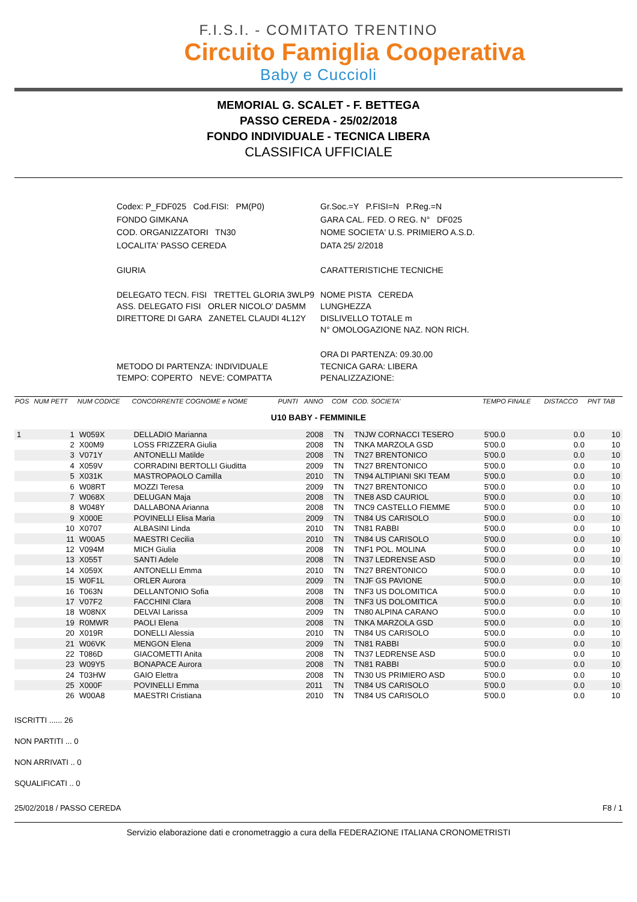F.I.S.I. - COMITATO TRENTINO
Circuito Famiglia Cooperativa
Baby e Cuccioli
MEMORIAL G. SCALET - F. BETTEGA
PASSO CEREDA - 25/02/2018
FONDO INDIVIDUALE - TECNICA LIBERA
CLASSIFICA UFFICIALE
| Codex: P_FDF025 Cod.FISI: PM(P0) | Gr.Soc.=Y P.FISI=N P.Reg.=N |
| FONDO GIMKANA | GARA CAL. FED. O REG. N° DF025 |
| COD. ORGANIZZATORI TN30 | NOME SOCIETA' U.S. PRIMIERO A.S.D. |
| LOCALITA' PASSO CEREDA | DATA 25/ 2/2018 |
| GIURIA | CARATTERISTICHE TECNICHE |
| DELEGATO TECN. FISI TRETTEL GLORIA 3WLP9 ASS. DELEGATO FISI ORLER NICOLO' DA5MM DIRETTORE DI GARA ZANETEL CLAUDI 4L12Y | NOME PISTA CEREDA LUNGHEZZA DISLIVELLO TOTALE m N° OMOLOGAZIONE NAZ. NON RICH. |
| METODO DI PARTENZA: INDIVIDUALE TEMPO: COPERTO NEVE: COMPATTA | ORA DI PARTENZA: 09.30.00 TECNICA GARA: LIBERA PENALIZZAZIONE: |
| POS | NUM PETT | NUM CODICE | CONCORRENTE COGNOME e NOME | PUNTI | ANNO | COM | COD. SOCIETA' | TEMPO FINALE | DISTACCO | PNT TAB |
| --- | --- | --- | --- | --- | --- | --- | --- | --- | --- | --- |
| U10 BABY - FEMMINILE | | | | | | | | | | |
| 1 | 1 | W059X | DELLADIO Marianna | | 2008 | TN | TNJW CORNACCI TESERO | 5'00.0 | 0.0 | 10 |
| | 2 | X00M9 | LOSS FRIZZERA Giulia | | 2008 | TN | TNKA MARZOLA GSD | 5'00.0 | 0.0 | 10 |
| | 3 | V071Y | ANTONELLI Matilde | | 2008 | TN | TN27 BRENTONICO | 5'00.0 | 0.0 | 10 |
| | 4 | X059V | CORRADINI BERTOLLI Giuditta | | 2009 | TN | TN27 BRENTONICO | 5'00.0 | 0.0 | 10 |
| | 5 | X031K | MASTROPAOLO Camilla | | 2010 | TN | TN94 ALTIPIANI SKI TEAM | 5'00.0 | 0.0 | 10 |
| | 6 | W08RT | MOZZI Teresa | | 2009 | TN | TN27 BRENTONICO | 5'00.0 | 0.0 | 10 |
| | 7 | W068X | DELUGAN Maja | | 2008 | TN | TNE8 ASD CAURIOL | 5'00.0 | 0.0 | 10 |
| | 8 | W048Y | DALLABONA Arianna | | 2008 | TN | TNC9 CASTELLO FIEMME | 5'00.0 | 0.0 | 10 |
| | 9 | X000E | POVINELLI Elisa Maria | | 2009 | TN | TN84 US CARISOLO | 5'00.0 | 0.0 | 10 |
| | 10 | X0707 | ALBASINI Linda | | 2010 | TN | TN81 RABBI | 5'00.0 | 0.0 | 10 |
| | 11 | W00A5 | MAESTRI Cecilia | | 2010 | TN | TN84 US CARISOLO | 5'00.0 | 0.0 | 10 |
| | 12 | V094M | MICH Giulia | | 2008 | TN | TNF1 POL. MOLINA | 5'00.0 | 0.0 | 10 |
| | 13 | X055T | SANTI Adele | | 2008 | TN | TN37 LEDRENSE ASD | 5'00.0 | 0.0 | 10 |
| | 14 | X059X | ANTONELLI Emma | | 2010 | TN | TN27 BRENTONICO | 5'00.0 | 0.0 | 10 |
| | 15 | W0F1L | ORLER Aurora | | 2009 | TN | TNJF GS PAVIONE | 5'00.0 | 0.0 | 10 |
| | 16 | T063N | DELLANTONIO Sofia | | 2008 | TN | TNF3 US DOLOMITICA | 5'00.0 | 0.0 | 10 |
| | 17 | V07F2 | FACCHINI Clara | | 2008 | TN | TNF3 US DOLOMITICA | 5'00.0 | 0.0 | 10 |
| | 18 | W08NX | DELVAI Larissa | | 2009 | TN | TN80 ALPINA CARANO | 5'00.0 | 0.0 | 10 |
| | 19 | R0MWR | PAOLI Elena | | 2008 | TN | TNKA MARZOLA GSD | 5'00.0 | 0.0 | 10 |
| | 20 | X019R | DONELLI Alessia | | 2010 | TN | TN84 US CARISOLO | 5'00.0 | 0.0 | 10 |
| | 21 | W06VK | MENGON Elena | | 2009 | TN | TN81 RABBI | 5'00.0 | 0.0 | 10 |
| | 22 | T086D | GIACOMETTI Anita | | 2008 | TN | TN37 LEDRENSE ASD | 5'00.0 | 0.0 | 10 |
| | 23 | W09Y5 | BONAPACE Aurora | | 2008 | TN | TN81 RABBI | 5'00.0 | 0.0 | 10 |
| | 24 | T03HW | GAIO Elettra | | 2008 | TN | TN30 US PRIMIERO ASD | 5'00.0 | 0.0 | 10 |
| | 25 | X000F | POVINELLI Emma | | 2011 | TN | TN84 US CARISOLO | 5'00.0 | 0.0 | 10 |
| | 26 | W00A8 | MAESTRI Cristiana | | 2010 | TN | TN84 US CARISOLO | 5'00.0 | 0.0 | 10 |
ISCRITTI ...... 26
NON PARTITI ... 0
NON ARRIVATI .. 0
SQUALIFICATI .. 0
25/02/2018 / PASSO CEREDA F8 / 1
Servizio elaborazione dati e cronometraggio a cura della FEDERAZIONE ITALIANA CRONOMETRISTI